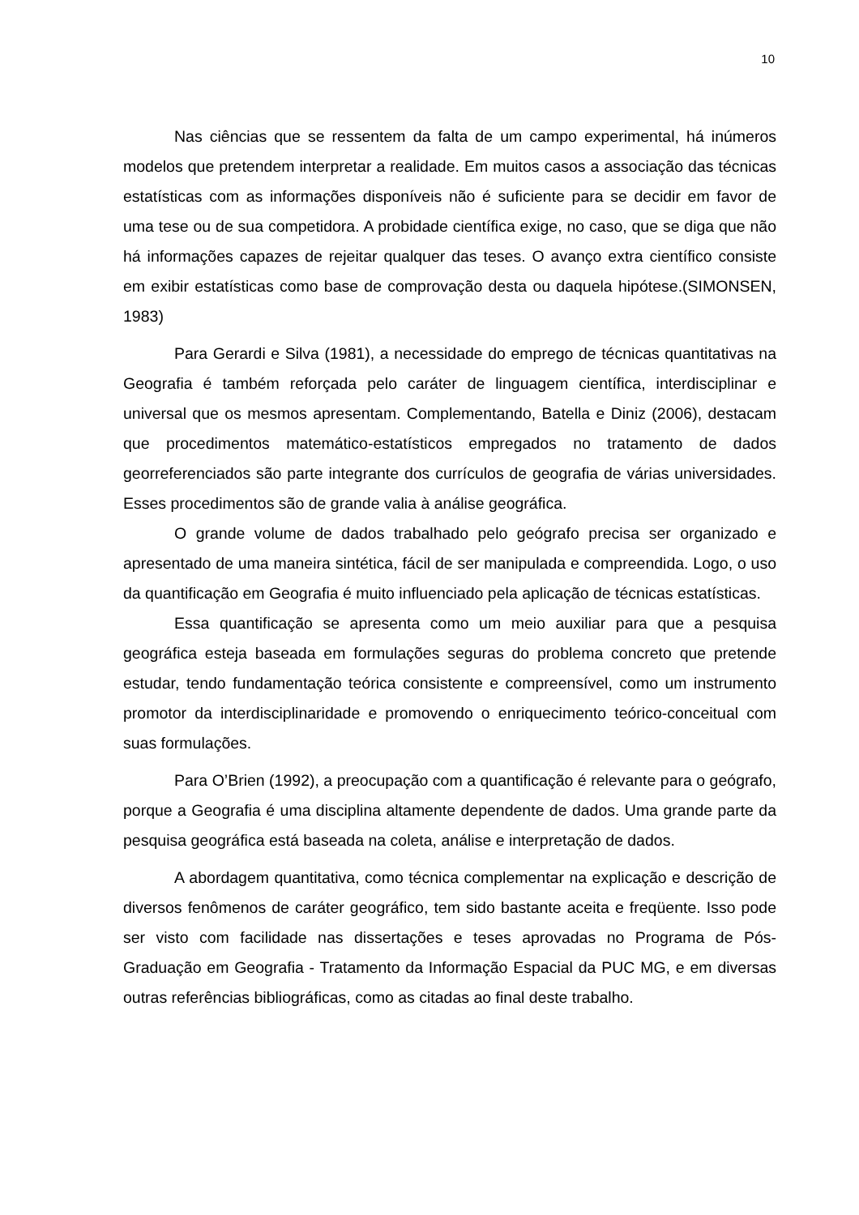10
Nas ciências que se ressentem da falta de um campo experimental, há inúmeros modelos que pretendem interpretar a realidade. Em muitos casos a associação das técnicas estatísticas com as informações disponíveis não é suficiente para se decidir em favor de uma tese ou de sua competidora. A probidade científica exige, no caso, que se diga que não há informações capazes de rejeitar qualquer das teses. O avanço extra científico consiste em exibir estatísticas como base de comprovação desta ou daquela hipótese.(SIMONSEN, 1983)
Para Gerardi e Silva (1981), a necessidade do emprego de técnicas quantitativas na Geografia é também reforçada pelo caráter de linguagem científica, interdisciplinar e universal que os mesmos apresentam. Complementando, Batella e Diniz (2006), destacam que procedimentos matemático-estatísticos empregados no tratamento de dados georreferenciados são parte integrante dos currículos de geografia de várias universidades. Esses procedimentos são de grande valia à análise geográfica.
O grande volume de dados trabalhado pelo geógrafo precisa ser organizado e apresentado de uma maneira sintética, fácil de ser manipulada e compreendida. Logo, o uso da quantificação em Geografia é muito influenciado pela aplicação de técnicas estatísticas.
Essa quantificação se apresenta como um meio auxiliar para que a pesquisa geográfica esteja baseada em formulações seguras do problema concreto que pretende estudar, tendo fundamentação teórica consistente e compreensível, como um instrumento promotor da interdisciplinaridade e promovendo o enriquecimento teórico-conceitual com suas formulações.
Para O’Brien (1992), a preocupação com a quantificação é relevante para o geógrafo, porque a Geografia é uma disciplina altamente dependente de dados. Uma grande parte da pesquisa geográfica está baseada na coleta, análise e interpretação de dados.
A abordagem quantitativa, como técnica complementar na explicação e descrição de diversos fenômenos de caráter geográfico, tem sido bastante aceita e freqüente. Isso pode ser visto com facilidade nas dissertações e teses aprovadas no Programa de Pós-Graduação em Geografia - Tratamento da Informação Espacial da PUC MG, e em diversas outras referências bibliográficas, como as citadas ao final deste trabalho.